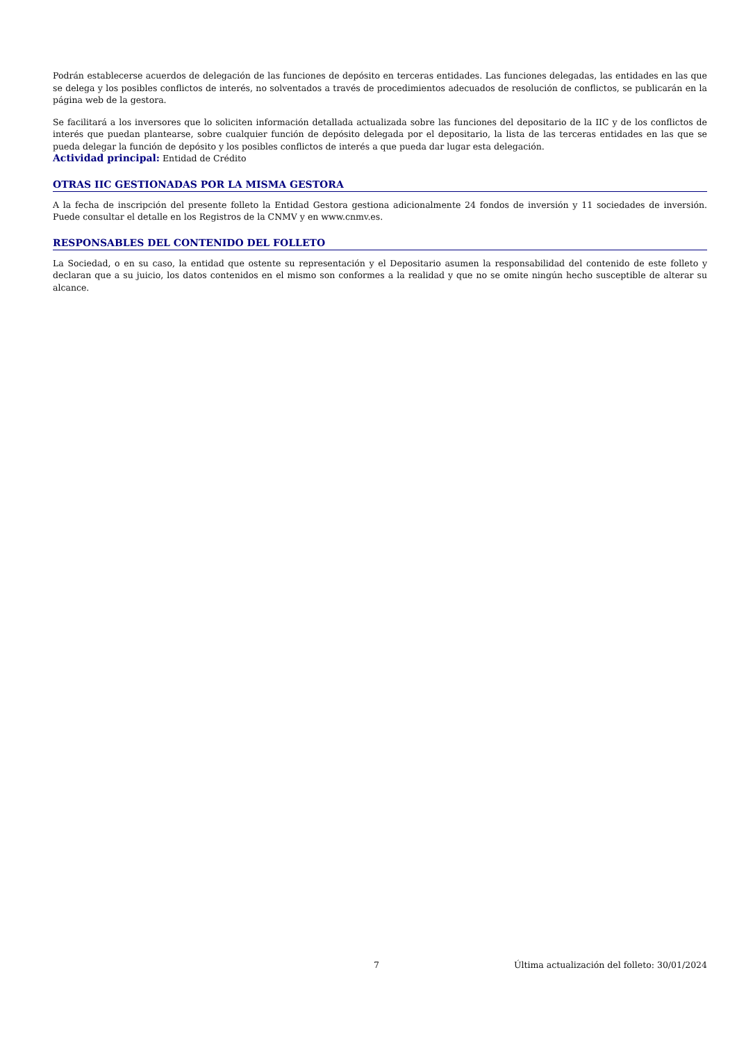Podrán establecerse acuerdos de delegación de las funciones de depósito en terceras entidades. Las funciones delegadas, las entidades en las que se delega y los posibles conflictos de interés, no solventados a través de procedimientos adecuados de resolución de conflictos, se publicarán en la página web de la gestora.
Se facilitará a los inversores que lo soliciten información detallada actualizada sobre las funciones del depositario de la IIC y de los conflictos de interés que puedan plantearse, sobre cualquier función de depósito delegada por el depositario, la lista de las terceras entidades en las que se pueda delegar la función de depósito y los posibles conflictos de interés a que pueda dar lugar esta delegación.
Actividad principal: Entidad de Crédito
OTRAS IIC GESTIONADAS POR LA MISMA GESTORA
A la fecha de inscripción del presente folleto la Entidad Gestora gestiona adicionalmente 24 fondos de inversión y 11 sociedades de inversión. Puede consultar el detalle en los Registros de la CNMV y en www.cnmv.es.
RESPONSABLES DEL CONTENIDO DEL FOLLETO
La Sociedad, o en su caso, la entidad que ostente su representación y el Depositario asumen la responsabilidad del contenido de este folleto y declaran que a su juicio, los datos contenidos en el mismo son conformes a la realidad y que no se omite ningún hecho susceptible de alterar su alcance.
7 Última actualización del folleto: 30/01/2024